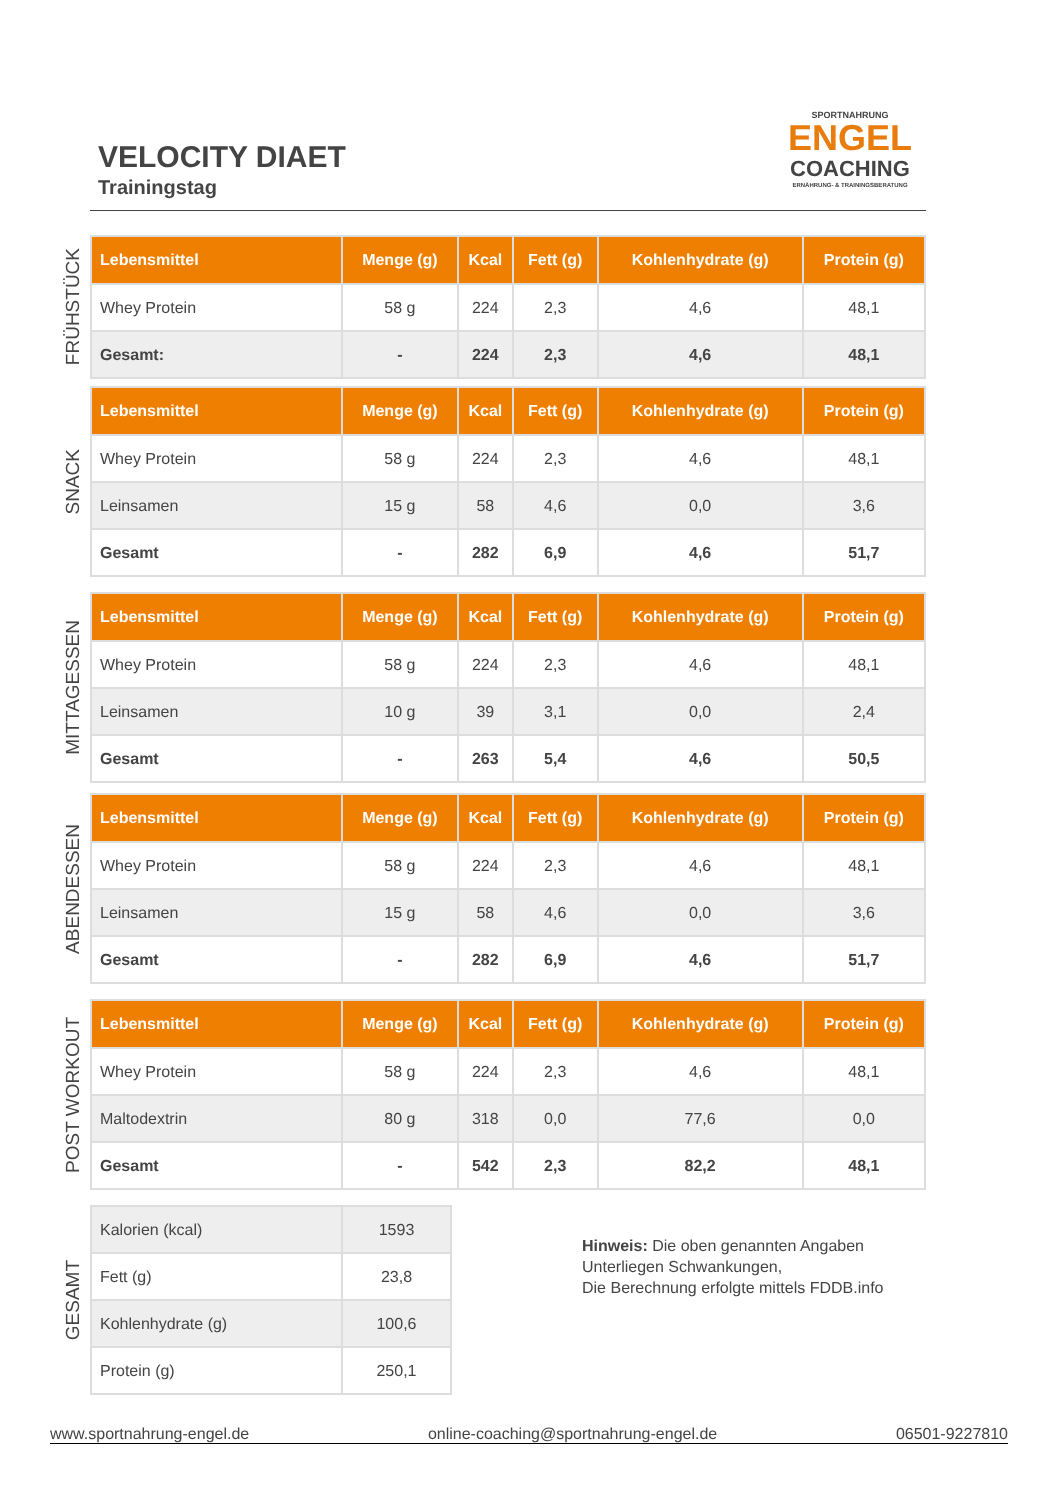VELOCITY DIAET
Trainingstag
SPORTNAHRUNG
ENGEL
COACHING
ERNÄHRUNG- & TRAININGSBERATUNG
FRÜHSTÜCK
| Lebensmittel | Menge (g) | Kcal | Fett (g) | Kohlenhydrate (g) | Protein (g) |
| --- | --- | --- | --- | --- | --- |
| Whey Protein | 58 g | 224 | 2,3 | 4,6 | 48,1 |
| Gesamt: | - | 224 | 2,3 | 4,6 | 48,1 |
SNACK
| Lebensmittel | Menge (g) | Kcal | Fett (g) | Kohlenhydrate (g) | Protein (g) |
| --- | --- | --- | --- | --- | --- |
| Whey Protein | 58 g | 224 | 2,3 | 4,6 | 48,1 |
| Leinsamen | 15 g | 58 | 4,6 | 0,0 | 3,6 |
| Gesamt | - | 282 | 6,9 | 4,6 | 51,7 |
MITTAGESSEN
| Lebensmittel | Menge (g) | Kcal | Fett (g) | Kohlenhydrate (g) | Protein (g) |
| --- | --- | --- | --- | --- | --- |
| Whey Protein | 58 g | 224 | 2,3 | 4,6 | 48,1 |
| Leinsamen | 10 g | 39 | 3,1 | 0,0 | 2,4 |
| Gesamt | - | 263 | 5,4 | 4,6 | 50,5 |
ABENDESSEN
| Lebensmittel | Menge (g) | Kcal | Fett (g) | Kohlenhydrate (g) | Protein (g) |
| --- | --- | --- | --- | --- | --- |
| Whey Protein | 58 g | 224 | 2,3 | 4,6 | 48,1 |
| Leinsamen | 15 g | 58 | 4,6 | 0,0 | 3,6 |
| Gesamt | - | 282 | 6,9 | 4,6 | 51,7 |
POST WORKOUT
| Lebensmittel | Menge (g) | Kcal | Fett (g) | Kohlenhydrate (g) | Protein (g) |
| --- | --- | --- | --- | --- | --- |
| Whey Protein | 58 g | 224 | 2,3 | 4,6 | 48,1 |
| Maltodextrin | 80 g | 318 | 0,0 | 77,6 | 0,0 |
| Gesamt | - | 542 | 2,3 | 82,2 | 48,1 |
GESAMT
| Kalorien (kcal) | 1593 |
| Fett (g) | 23,8 |
| Kohlenhydrate (g) | 100,6 |
| Protein (g) | 250,1 |
Hinweis: Die oben genannten Angaben
Unterliegen Schwankungen,
Die Berechnung erfolgte mittels FDDB.info
www.sportnahrung-engel.de online-coaching@sportnahrung-engel.de 06501-9227810